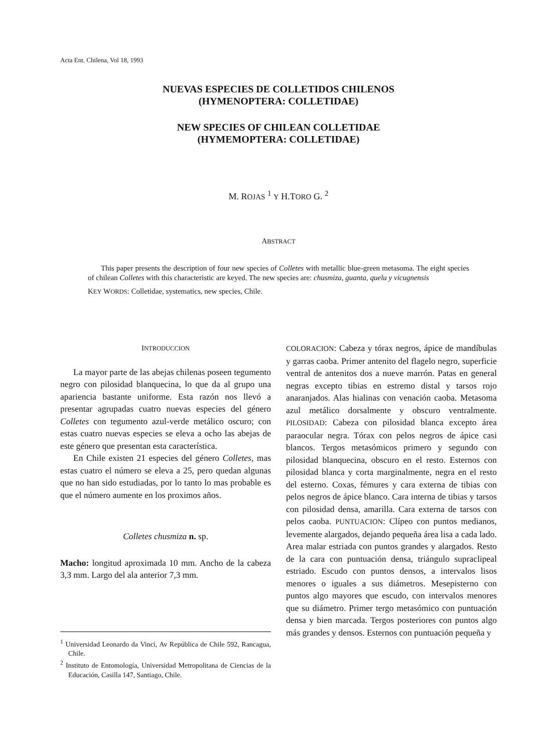Acta Ent. Chilena, Vol 18, 1993
NUEVAS ESPECIES DE COLLETIDOS CHILENOS
(HYMENOPTERA: COLLETIDAE)
NEW SPECIES OF CHILEAN COLLETIDAE
(HYMEMOPTERA: COLLETIDAE)
M. ROJAS <sup>1</sup> Y H.TORO G. <sup>2</sup>
ABSTRACT
This paper presents the description of four new species of Colletes with metallic blue-green metasoma. The eight species of chilean Colletes with this characteristic are keyed. The new species are: chusmiza, guanta, quelu y vicugnensis
KEY WORDS: Colletidae, systematics, new species, Chile.
INTRODUCCION
La mayor parte de las abejas chilenas poseen tegumento negro con pilosidad blanquecina, lo que da al grupo una apariencia bastante uniforme. Esta razón nos llevó a presentar agrupadas cuatro nuevas especies del género Colletes con tegumento azul-verde metálico oscuro; con estas cuatro nuevas especies se eleva a ocho las abejas de este género que presentan esta característica.
En Chile existen 21 especies del género Colletes, mas estas cuatro el número se eleva a 25, pero quedan algunas que no han sido estudiadas, por lo tanto lo mas probable es que el número aumente en los proximos años.
Colletes chusmiza n. sp.
Macho: longitud aproximada 10 mm. Ancho de la cabeza 3,3 mm. Largo del ala anterior 7,3 mm.
<sup>1</sup> Universidad Leonardo da Vinci, Av República de Chile 592, Rancagua, Chile.
<sup>2</sup> Instituto de Entomología, Universidad Metropolitana de Ciencias de la Educación, Casilla 147, Santiago, Chile.
COLORACION: Cabeza y tórax negros, ápice de mandíbulas y garras caoba. Primer antenito del flagelo negro, superficie ventral de antenitos dos a nueve marrón. Patas en general negras excepto tibias en estremo distal y tarsos rojo anaranjados. Alas hialinas con venación caoba. Metasoma azul metálico dorsalmente y obscuro ventralmente. PILOSIDAD: Cabeza con pilosidad blanca excepto área paraocular negra. Tórax con pelos negros de ápice casi blancos. Tergos metasómicos primero y segundo con pilosidad blanquecina, obscuro en el resto. Esternos con pilosidad blanca y corta marginalmente, negra en el resto del esterno. Coxas, fémures y cara externa de tibias con pelos negros de ápice blanco. Cara interna de tibias y tarsos con pilosidad densa, amarilla. Cara externa de tarsos con pelos caoba. PUNTUACION: Clípeo con puntos medianos, levemente alargados, dejando pequeña área lisa a cada lado. Area malar estriada con puntos grandes y alargados. Resto de la cara con puntuación densa, triángulo supraclipeal estriado. Escudo con puntos densos, a intervalos lisos menores o iguales a sus diámetros. Mesepisterno con puntos algo mayores que escudo, con intervalos menores que su diámetro. Primer tergo metasómico con puntuación densa y bien marcada. Tergos posteriores con puntos algo más grandes y densos. Esternos con puntuación pequeña y